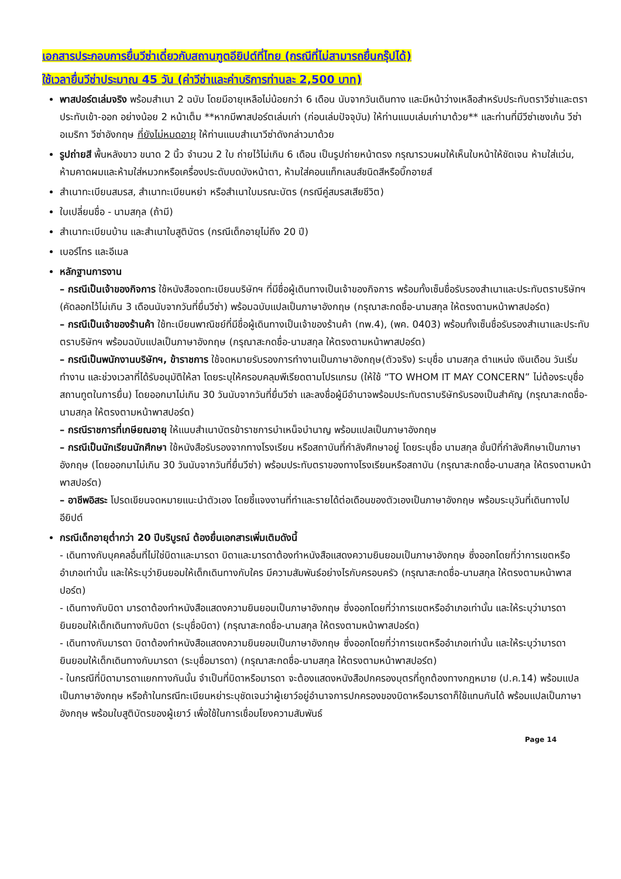เอกสารประกอบการยื่นวีซ่าเดี่ยวกับสถานฑูตอียิปต์ที่ไทย (กรณีที่ไม่สามารถยื่นกรุ๊ปได้)
ใช้เวลายื่นวีซ่าประมาณ 45 วัน (ค่าวีซ่าและค่าบริการท่านละ 2,500 บาท)
พาสปอร์ตเล่มจริง พร้อมสำเนา 2 ฉบับ โดยมีอายุเหลือไม่น้อยกว่า 6 เดือน นับจากวันเดินทาง และมีหน้าว่างเหลือสำหรับประทับตราวีซ่าและตราประทับเข้า-ออก อย่างน้อย 2 หน้าเต็ม **หากมีพาสปอร์ตเล่มเก่า (ก่อนเล่มปัจจุบัน) ให้ท่านแนบเล่มเก่ามาด้วย** และท่านที่มีวีซ่าเชงเก้น วีซ่าอเมริกา วีซ่าอังกฤษ ที่ยังไม่หมดอายุ ให้ท่านแนบสำเนาวีซ่าดังกล่าวมาด้วย
รูปถ่ายสี พื้นหลังขาว ขนาด 2 นิ้ว จำนวน 2 ใบ ถ่ายไว้ไม่เกิน 6 เดือน เป็นรูปถ่ายหน้าตรง กรุณารวบผมให้เห็นใบหน้าให้ชัดเจน ห้ามใส่แว่น, ห้ามคาดผมและห้ามใส่หมวกหรือเครื่องประดับบดบังหน้าตา, ห้ามใส่คอนแท็กเลนส์ชนิดสีหรือบิ๊กอายส์
สำเนาทะเบียนสมรส, สำเนาทะเบียนหย่า หรือสำเนาใบมรณะบัตร (กรณีคู่สมรสเสียชีวิต)
ใบเปลี่ยนชื่อ - นามสกุล (ถ้ามี)
สำเนาทะเบียนบ้าน และสำเนาใบสูติบัตร (กรณีเด็กอายุไม่ถึง 20 ปี)
เบอร์โทร และอีเมล
หลักฐานการงาน
– กรณีเป็นเจ้าของกิจการ ใช้หนังสือจดทะเบียนบริษัทฯ ที่มีชื่อผู้เดินทางเป็นเจ้าของกิจการ พร้อมทั้งเซ็นชื่อรับรองสำเนาและประทับตราบริษัทฯ (คัดลอกไว้ไม่เกิน 3 เดือนนับจากวันที่ยื่นวีซ่า) พร้อมฉบับแปลเป็นภาษาอังกฤษ (กรุณาสะกดชื่อ-นามสกุล ให้ตรงตามหน้าพาสปอร์ต)
– กรณีเป็นเจ้าของร้านค้า ใช้ทะเบียนพาณิชย์ที่มีชื่อผู้เดินทางเป็นเจ้าของร้านค้า (ทพ.4), (พค. 0403) พร้อมทั้งเซ็นชื่อรับรองสำเนาและประทับตราบริษัทฯ พร้อมฉบับแปลเป็นภาษาอังกฤษ (กรุณาสะกดชื่อ-นามสกุล ให้ตรงตามหน้าพาสปอร์ต)
– กรณีเป็นพนักงานบริษัทฯ, ข้าราชการ ใช้จดหมายรับรองการทำงานเป็นภาษาอังกฤษ(ตัวจริง) ระบุชื่อ นามสกุล ตำแหน่ง เงินเดือน วันเริ่มทำงาน และช่วงเวลาที่ได้รับอนุมัติให้ลา โดยระบุให้ครอบคลุมพีเรียดตามโปรแกรม (ให้ใช้ “TO WHOM IT MAY CONCERN” ไม่ต้องระบุชื่อสถานทูตในการยื่น) โดยออกมาไม่เกิน 30 วันนับจากวันที่ยื่นวีซ่า และลงชื่อผู้มีอำนาจพร้อมประทับตราบริษัทรับรองเป็นสำคัญ (กรุณาสะกดชื่อ-นามสกุล ให้ตรงตามหน้าพาสปอร์ต)
– กรณีราชการที่เกษียณอายุ ให้แนบสำเนาบัตรข้าราชการบำเหน็จบำนาญ พร้อมแปลเป็นภาษาอังกฤษ
– กรณีเป็นนักเรียนนักศึกษา ใช้หนังสือรับรองจากทางโรงเรียน หรือสถาบันที่กำลังศึกษาอยู่ โดยระบุชื่อ นามสกุล ชั้นปีที่กำลังศึกษาเป็นภาษาอังกฤษ (โดยออกมาไม่เกิน 30 วันนับจากวันที่ยื่นวีซ่า) พร้อมประทับตราของทางโรงเรียนหรือสถาบัน (กรุณาสะกดชื่อ-นามสกุล ให้ตรงตามหน้าพาสปอร์ต)
– อาชีพอิสระ โปรดเขียนจดหมายแนะนำตัวเอง โดยชี้แจงงานที่ทำและรายได้ต่อเดือนของตัวเองเป็นภาษาอังกฤษ พร้อมระบุวันที่เดินทางไปอียิปต์
กรณีเด็กอายุต่ำกว่า 20 ปีบริบูรณ์ ต้องยื่นเอกสารเพิ่มเติมดังนี้
- เดินทางกับบุคคลอื่นที่ไม่ใช่บิดาและมารดา บิดาและมารดาต้องทำหนังสือแสดงความยินยอมเป็นภาษาอังกฤษ ซึ่งออกโดยที่ว่าการเขตหรืออำเภอเท่านั้น และให้ระบุว่ายินยอมให้เด็กเดินทางกับใคร มีความสัมพันธ์อย่างไรกับครอบครัว (กรุณาสะกดชื่อ-นามสกุล ให้ตรงตามหน้าพาสปอร์ต)
- เดินทางกับบิดา มารดาต้องทำหนังสือแสดงความยินยอมเป็นภาษาอังกฤษ ซึ่งออกโดยที่ว่าการเขตหรืออำเภอเท่านั้น และให้ระบุว่ามารดายินยอมให้เด็กเดินทางกับบิดา (ระบุชื่อบิดา) (กรุณาสะกดชื่อ-นามสกุล ให้ตรงตามหน้าพาสปอร์ต)
- เดินทางกับมารดา บิดาต้องทำหนังสือแสดงความยินยอมเป็นภาษาอังกฤษ ซึ่งออกโดยที่ว่าการเขตหรืออำเภอเท่านั้น และให้ระบุว่ามารดายินยอมให้เด็กเดินทางกับมารดา (ระบุชื่อมารดา) (กรุณาสะกดชื่อ-นามสกุล ให้ตรงตามหน้าพาสปอร์ต)
- ในกรณีที่บิดามารดาแยกทางกันนั้น จำเป็นที่บิดาหรือมารดา จะต้องแสดงหนังสือปกครองบุตรที่ถูกต้องทางกฎหมาย (ป.ค.14) พร้อมแปลเป็นภาษาอังกฤษ หรือถ้าในกรณีทะเบียนหย่าระบุชัดเจนว่าผู้เยาว์อยู่อำนาจการปกครองของบิดาหรือมารดาก็ใช้แทนกันได้ พร้อมแปลเป็นภาษาอังกฤษ พร้อมใบสูติบัตรของผู้เยาว์ เพื่อใช้ในการเชื่อมโยงความสัมพันธ์
Page 14